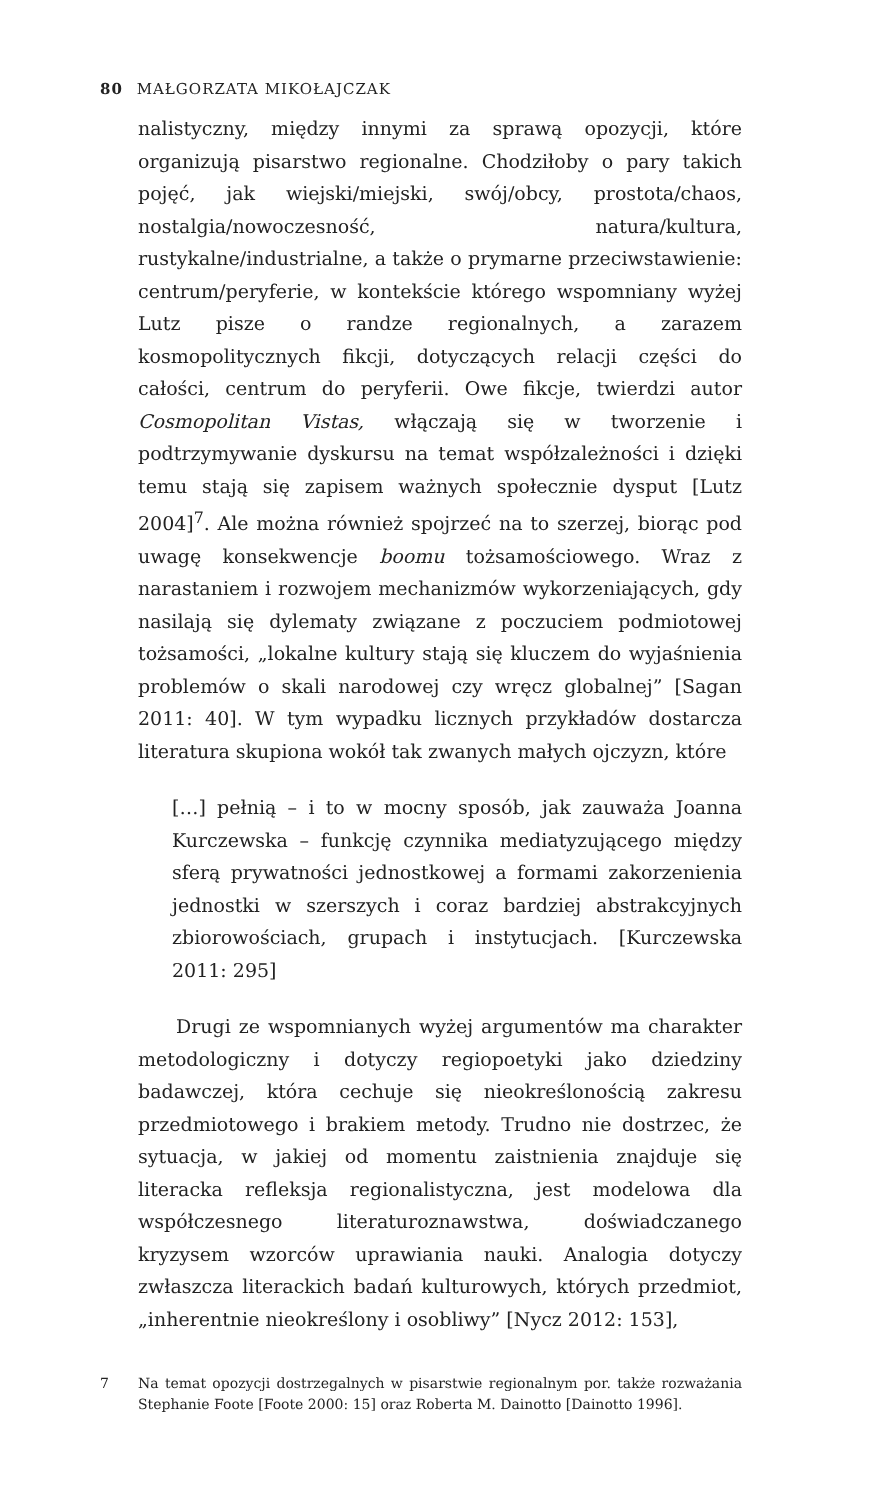80 MAŁGORZATA MIKOŁAJCZAK
nalistyczny, między innymi za sprawą opozycji, które organizują pisarstwo regionalne. Chodziłoby o pary takich pojęć, jak wiejski/miejski, swój/obcy, prostota/chaos, nostalgia/nowoczesność, natura/kultura, rustykalne/industrialne, a także o prymarne przeciwstawienie: centrum/peryferie, w kontekście którego wspomniany wyżej Lutz pisze o randze regionalnych, a zarazem kosmopolitycznych fikcji, dotyczących relacji części do całości, centrum do peryferii. Owe fikcje, twierdzi autor Cosmopolitan Vistas, włączają się w tworzenie i podtrzymywanie dyskursu na temat współzależności i dzięki temu stają się zapisem ważnych społecznie dysput [Lutz 2004]<sup>7</sup>. Ale można również spojrzeć na to szerzej, biorąc pod uwagę konsekwencje boomu tożsamościowego. Wraz z narastaniem i rozwojem mechanizmów wykorzeniających, gdy nasilają się dylematy związane z poczuciem podmiotowej tożsamości, „lokalne kultury stają się kluczem do wyjaśnienia problemów o skali narodowej czy wręcz globalnej” [Sagan 2011: 40]. W tym wypadku licznych przykładów dostarcza literatura skupiona wokół tak zwanych małych ojczyzn, które
[…] pełnią – i to w mocny sposób, jak zauważa Joanna Kurczewska – funkcję czynnika mediatyzującego między sferą prywatności jednostkowej a formami zakorzenienia jednostki w szerszych i coraz bardziej abstrakcyjnych zbiorowościach, grupach i instytucjach. [Kurczewska 2011: 295]
Drugi ze wspomnianych wyżej argumentów ma charakter metodologiczny i dotyczy regiopoetyki jako dziedziny badawczej, która cechuje się nieokreślonością zakresu przedmiotowego i brakiem metody. Trudno nie dostrzec, że sytuacja, w jakiej od momentu zaistnienia znajduje się literacka refleksja regionalistyczna, jest modelowa dla współczesnego literaturoznawstwa, doświadczanego kryzysem wzorców uprawiania nauki. Analogia dotyczy zwłaszcza literackich badań kulturowych, których przedmiot, „inherentnie nieokreślony i osobliwy” [Nycz 2012: 153],
7 Na temat opozycji dostrzegalnych w pisarstwie regionalnym por. także rozważania Stephanie Foote [Foote 2000: 15] oraz Roberta M. Dainotto [Dainotto 1996].